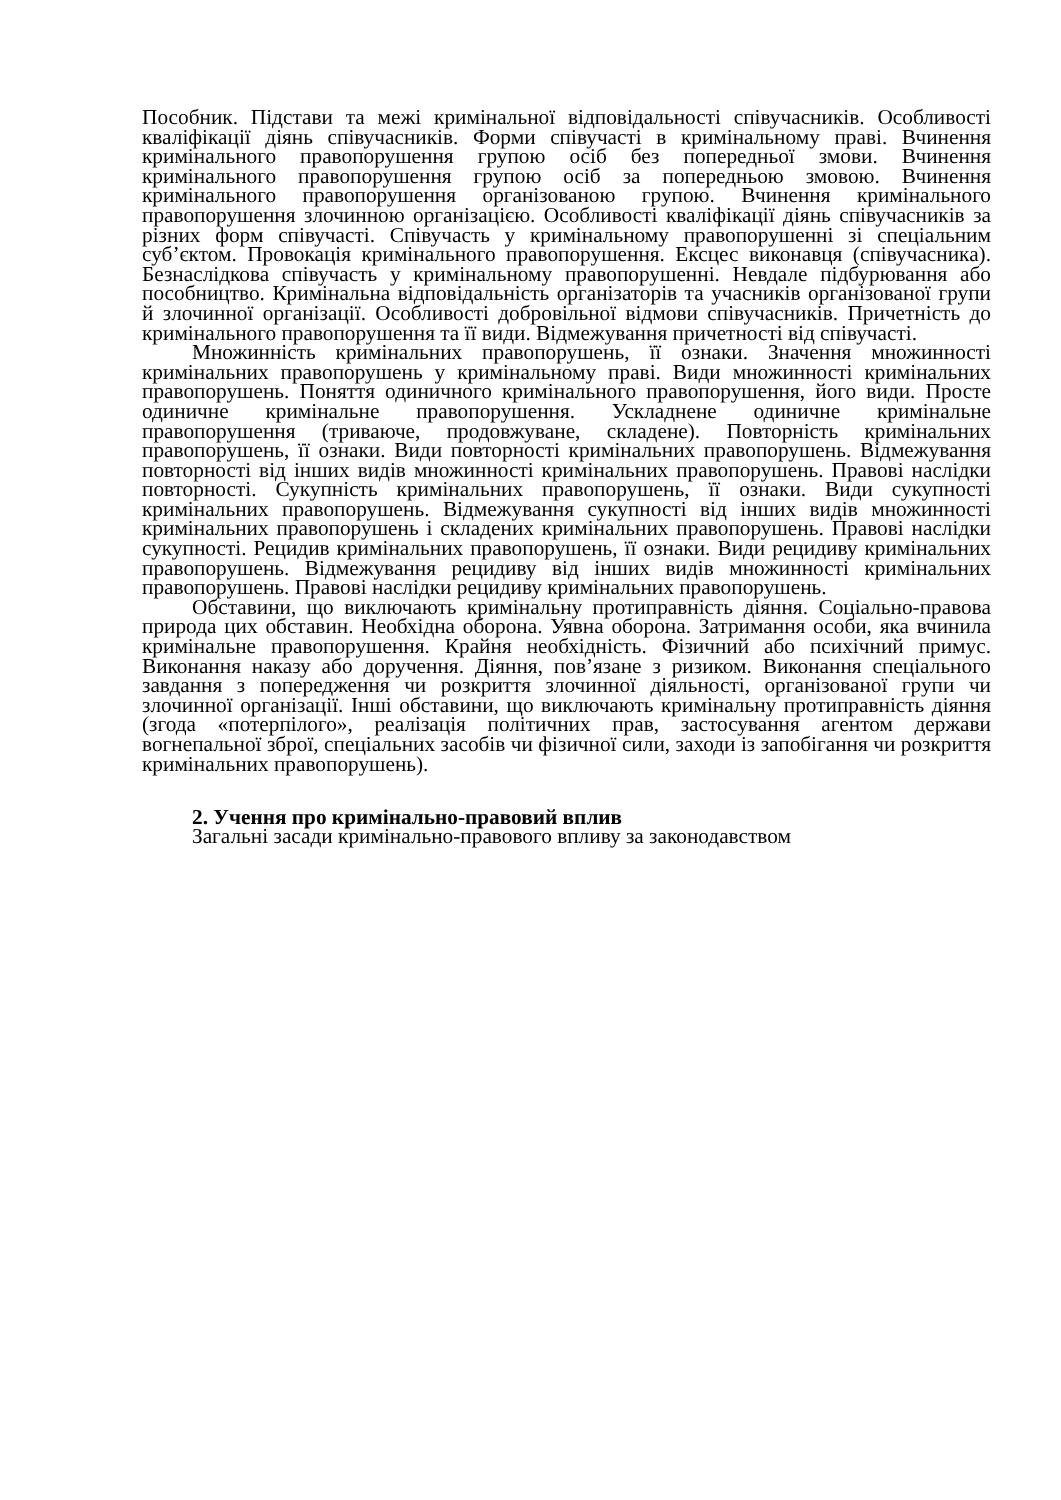Пособник. Підстави та межі кримінальної відповідальності співучасників. Особливості кваліфікації діянь співучасників. Форми співучасті в кримінальному праві. Вчинення кримінального правопорушення групою осіб без попередньої змови. Вчинення кримінального правопорушення групою осіб за попередньою змовою. Вчинення кримінального правопорушення організованою групою. Вчинення кримінального правопорушення злочинною організацією. Особливості кваліфікації діянь співучасників за різних форм співучасті. Співучасть у кримінальному правопорушенні зі спеціальним суб’єктом. Провокація кримінального правопорушення. Ексцес виконавця (співучасника). Безнаслідкова співучасть у кримінальному правопорушенні. Невдале підбурювання або пособництво. Кримінальна відповідальність організаторів та учасників організованої групи й злочинної організації. Особливості добровільної відмови співучасників. Причетність до кримінального правопорушення та її види. Відмежування причетності від співучасті.
Множинність кримінальних правопорушень, її ознаки. Значення множинності кримінальних правопорушень у кримінальному праві. Види множинності кримінальних правопорушень. Поняття одиничного кримінального правопорушення, його види. Просте одиничне кримінальне правопорушення. Ускладнене одиничне кримінальне правопорушення (триваюче, продовжуване, складене). Повторність кримінальних правопорушень, її ознаки. Види повторності кримінальних правопорушень. Відмежування повторності від інших видів множинності кримінальних правопорушень. Правові наслідки повторності. Сукупність кримінальних правопорушень, її ознаки. Види сукупності кримінальних правопорушень. Відмежування сукупності від інших видів множинності кримінальних правопорушень і складених кримінальних правопорушень. Правові наслідки сукупності. Рецидив кримінальних правопорушень, її ознаки. Види рецидиву кримінальних правопорушень. Відмежування рецидиву від інших видів множинності кримінальних правопорушень. Правові наслідки рецидиву кримінальних правопорушень.
Обставини, що виключають кримінальну протиправність діяння. Соціально-правова природа цих обставин. Необхідна оборона. Уявна оборона. Затримання особи, яка вчинила кримінальне правопорушення. Крайня необхідність. Фізичний або психічний примус. Виконання наказу або доручення. Діяння, пов’язане з ризиком. Виконання спеціального завдання з попередження чи розкриття злочинної діяльності, організованої групи чи злочинної організації. Інші обставини, що виключають кримінальну протиправність діяння (згода «потерпілого», реалізація політичних прав, застосування агентом держави вогнепальної зброї, спеціальних засобів чи фізичної сили, заходи із запобігання чи розкриття кримінальних правопорушень).
2. Учення про кримінально-правовий вплив
Загальні засади кримінально-правового впливу за законодавством